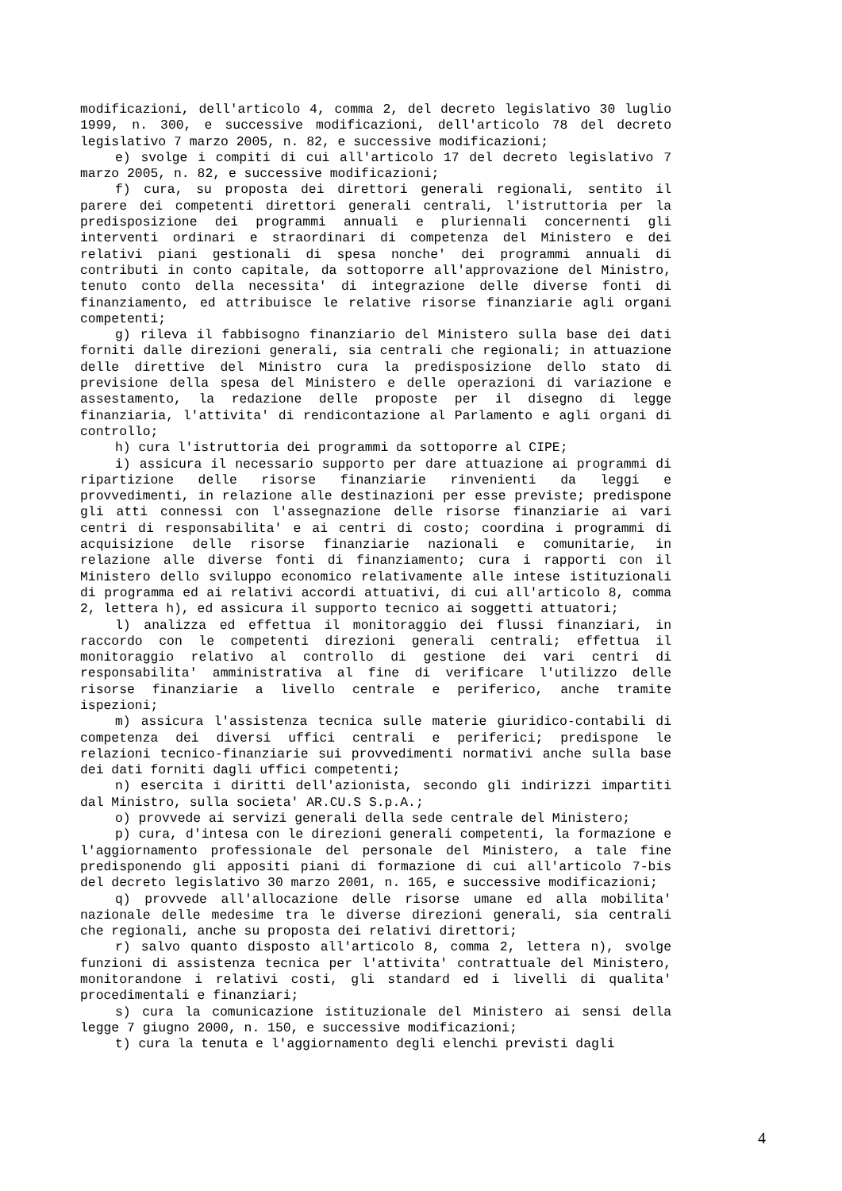modificazioni, dell'articolo 4, comma 2, del decreto legislativo 30 luglio 1999, n. 300, e successive modificazioni, dell'articolo 78 del decreto legislativo 7 marzo 2005, n. 82, e successive modificazioni;
e) svolge i compiti di cui all'articolo 17 del decreto legislativo 7 marzo 2005, n. 82, e successive modificazioni;
f) cura, su proposta dei direttori generali regionali, sentito il parere dei competenti direttori generali centrali, l'istruttoria per la predisposizione dei programmi annuali e pluriennali concernenti gli interventi ordinari e straordinari di competenza del Ministero e dei relativi piani gestionali di spesa nonche' dei programmi annuali di contributi in conto capitale, da sottoporre all'approvazione del Ministro, tenuto conto della necessita' di integrazione delle diverse fonti di finanziamento, ed attribuisce le relative risorse finanziarie agli organi competenti;
g) rileva il fabbisogno finanziario del Ministero sulla base dei dati forniti dalle direzioni generali, sia centrali che regionali; in attuazione delle direttive del Ministro cura la predisposizione dello stato di previsione della spesa del Ministero e delle operazioni di variazione e assestamento, la redazione delle proposte per il disegno di legge finanziaria, l'attivita' di rendicontazione al Parlamento e agli organi di controllo;
h) cura l'istruttoria dei programmi da sottoporre al CIPE;
i) assicura il necessario supporto per dare attuazione ai programmi di ripartizione delle risorse finanziarie rinvenienti da leggi e provvedimenti, in relazione alle destinazioni per esse previste; predispone gli atti connessi con l'assegnazione delle risorse finanziarie ai vari centri di responsabilita' e ai centri di costo; coordina i programmi di acquisizione delle risorse finanziarie nazionali e comunitarie, in relazione alle diverse fonti di finanziamento; cura i rapporti con il Ministero dello sviluppo economico relativamente alle intese istituzionali di programma ed ai relativi accordi attuativi, di cui all'articolo 8, comma 2, lettera h), ed assicura il supporto tecnico ai soggetti attuatori;
l) analizza ed effettua il monitoraggio dei flussi finanziari, in raccordo con le competenti direzioni generali centrali; effettua il monitoraggio relativo al controllo di gestione dei vari centri di responsabilita' amministrativa al fine di verificare l'utilizzo delle risorse finanziarie a livello centrale e periferico, anche tramite ispezioni;
m) assicura l'assistenza tecnica sulle materie giuridico-contabili di competenza dei diversi uffici centrali e periferici; predispone le relazioni tecnico-finanziarie sui provvedimenti normativi anche sulla base dei dati forniti dagli uffici competenti;
n) esercita i diritti dell'azionista, secondo gli indirizzi impartiti dal Ministro, sulla societa' AR.CU.S S.p.A.;
o) provvede ai servizi generali della sede centrale del Ministero;
p) cura, d'intesa con le direzioni generali competenti, la formazione e l'aggiornamento professionale del personale del Ministero, a tale fine predisponendo gli appositi piani di formazione di cui all'articolo 7-bis del decreto legislativo 30 marzo 2001, n. 165, e successive modificazioni;
q) provvede all'allocazione delle risorse umane ed alla mobilita' nazionale delle medesime tra le diverse direzioni generali, sia centrali che regionali, anche su proposta dei relativi direttori;
r) salvo quanto disposto all'articolo 8, comma 2, lettera n), svolge funzioni di assistenza tecnica per l'attivita' contrattuale del Ministero, monitorandone i relativi costi, gli standard ed i livelli di qualita' procedimentali e finanziari;
s) cura la comunicazione istituzionale del Ministero ai sensi della legge 7 giugno 2000, n. 150, e successive modificazioni;
t) cura la tenuta e l'aggiornamento degli elenchi previsti dagli
4